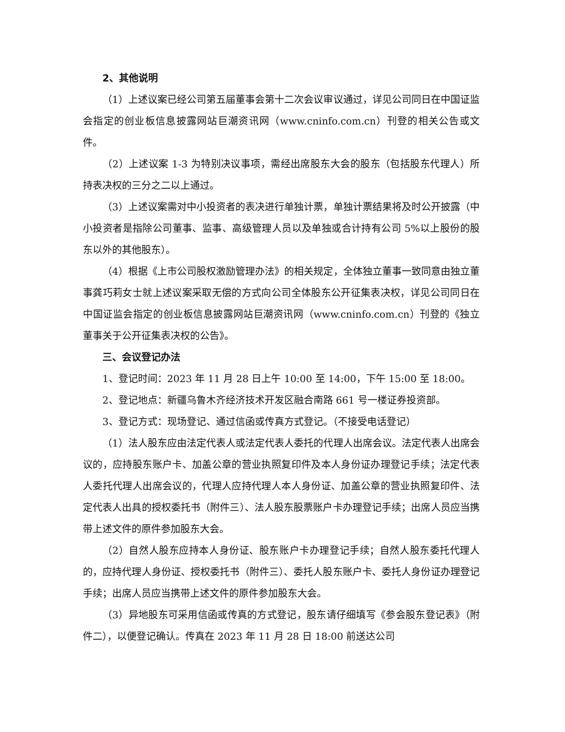2、其他说明
（1）上述议案已经公司第五届董事会第十二次会议审议通过，详见公司同日在中国证监会指定的创业板信息披露网站巨潮资讯网（www.cninfo.com.cn）刊登的相关公告或文件。
（2）上述议案 1-3 为特别决议事项，需经出席股东大会的股东（包括股东代理人）所持表决权的三分之二以上通过。
（3）上述议案需对中小投资者的表决进行单独计票，单独计票结果将及时公开披露（中小投资者是指除公司董事、监事、高级管理人员以及单独或合计持有公司 5%以上股份的股东以外的其他股东）。
（4）根据《上市公司股权激励管理办法》的相关规定，全体独立董事一致同意由独立董事龚巧莉女士就上述议案采取无偿的方式向公司全体股东公开征集表决权，详见公司同日在中国证监会指定的创业板信息披露网站巨潮资讯网（www.cninfo.com.cn）刊登的《独立董事关于公开征集表决权的公告》。
三、会议登记办法
1、登记时间：2023 年 11 月 28 日上午 10:00 至 14:00，下午 15:00 至 18:00。
2、登记地点：新疆乌鲁木齐经济技术开发区融合南路 661 号一楼证券投资部。
3、登记方式：现场登记、通过信函或传真方式登记。（不接受电话登记）
（1）法人股东应由法定代表人或法定代表人委托的代理人出席会议。法定代表人出席会议的，应持股东账户卡、加盖公章的营业执照复印件及本人身份证办理登记手续；法定代表人委托代理人出席会议的，代理人应持代理人本人身份证、加盖公章的营业执照复印件、法定代表人出具的授权委托书（附件三）、法人股东股票账户卡办理登记手续；出席人员应当携带上述文件的原件参加股东大会。
（2）自然人股东应持本人身份证、股东账户卡办理登记手续；自然人股东委托代理人的，应持代理人身份证、授权委托书（附件三）、委托人股东账户卡、委托人身份证办理登记手续；出席人员应当携带上述文件的原件参加股东大会。
（3）异地股东可采用信函或传真的方式登记，股东请仔细填写《参会股东登记表》（附件二），以便登记确认。传真在 2023 年 11 月 28 日 18:00 前送达公司